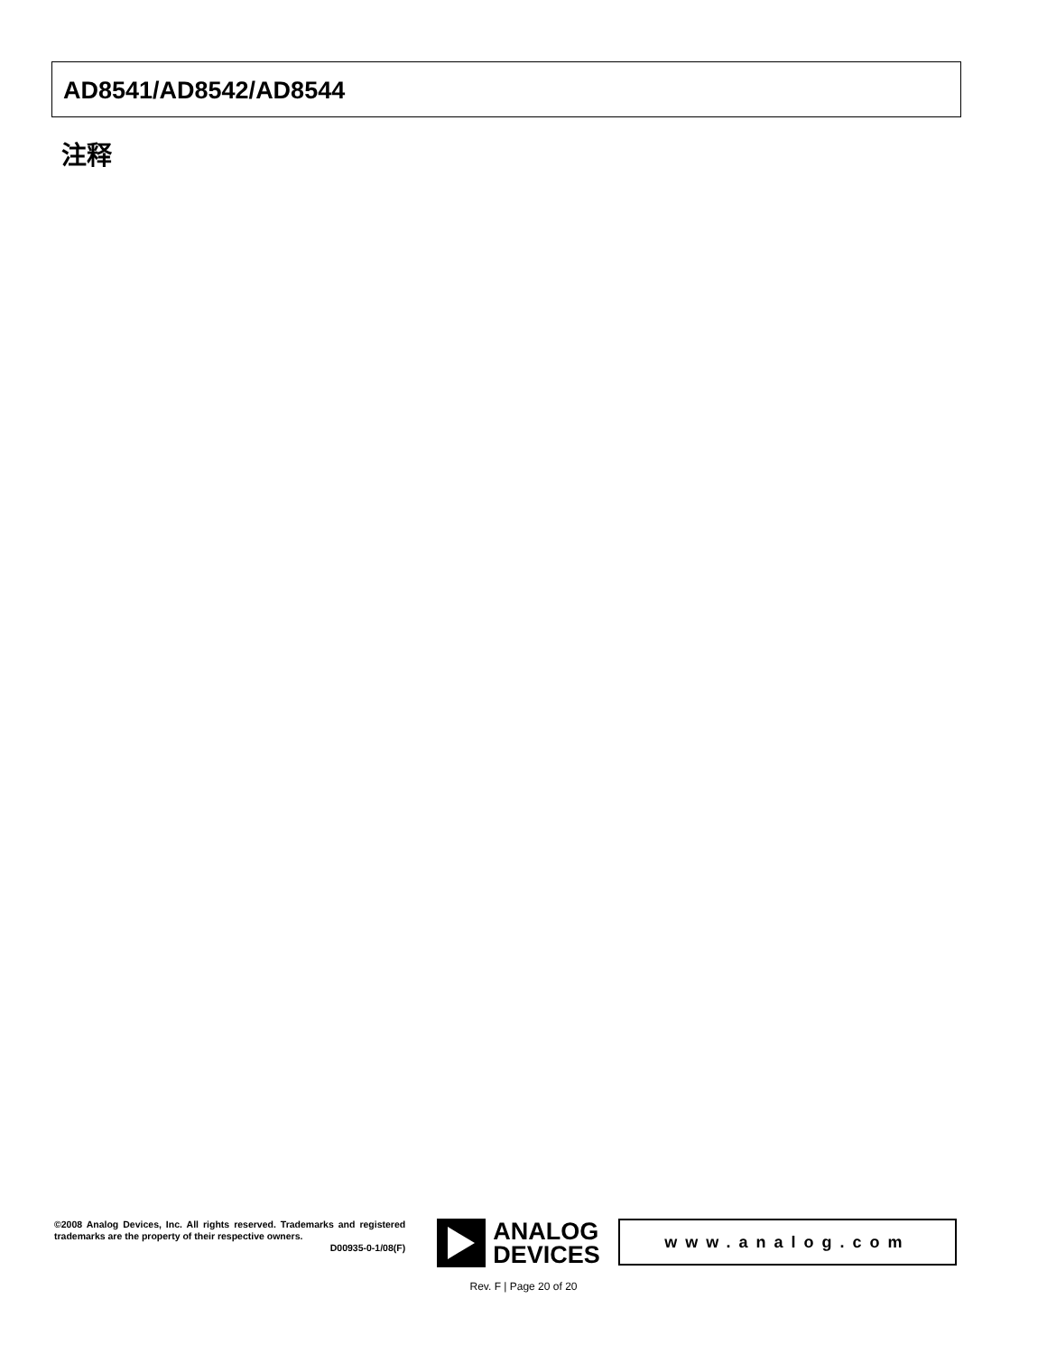AD8541/AD8542/AD8544
注释
©2008 Analog Devices, Inc. All rights reserved. Trademarks and registered trademarks are the property of their respective owners.
D00935-0-1/08(F)
ANALOG
DEVICES
www.analog.com
Rev. F | Page 20 of 20